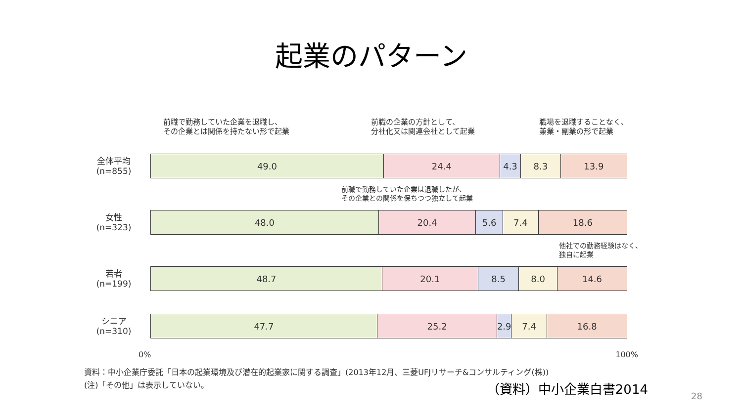起業のパターン
前職で勤務していた企業を退職し、
その企業とは関係を持たない形で起業
前職の企業の方針として、
分社化又は関連会社として起業
職場を退職することなく、
兼業・副業の形で起業
全体平均
(n=855)
49.0 24.4 4.3 8.3 13.9
前職で勤務していた企業は退職したが、
その企業との関係を保ちつつ独立して起業
女性
(n=323)
48.0 20.4 5.6 7.4 18.6
他社での勤務経験はなく、
独自に起業
若者
(n=199)
48.7 20.1 8.5 8.0 14.6
シニア
(n=310)
47.7 25.2 2.9 7.4 16.8
0% 100%
資料：中小企業庁委託「日本の起業環境及び潜在的起業家に関する調査」(2013年12月、三菱UFJリサーチ&コンサルティング(株))
(注)「その他」は表示していない。
（資料）中小企業白書2014 28